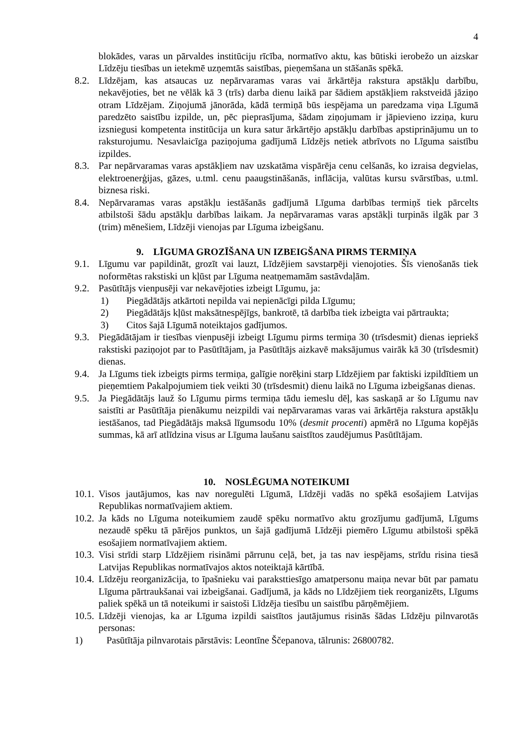4
blokādes, varas un pārvaldes institūciju rīcība, normatīvo aktu, kas būtiski ierobežo un aizskar Līdzēju tiesības un ietekmē uzņemtās saistības, pieņemšana un stāšanās spēkā.
8.2. Līdzējam, kas atsaucas uz nepārvaramas varas vai ārkārtēja rakstura apstākļu darbību, nekavējoties, bet ne vēlāk kā 3 (trīs) darba dienu laikā par šādiem apstākļiem rakstveidā jāziņo otram Līdzējam. Ziņojumā jānorāda, kādā termiņā būs iespējama un paredzama viņa Līgumā paredzēto saistību izpilde, un, pēc pieprasījuma, šādam ziņojumam ir jāpievieno izziņa, kuru izsniegusi kompetenta institūcija un kura satur ārkārtējo apstākļu darbības apstiprinājumu un to raksturojumu. Nesavlaicīga paziņojuma gadījumā Līdzējs netiek atbrīvots no Līguma saistību izpildes.
8.3. Par nepārvaramas varas apstākļiem nav uzskatāma vispārēja cenu celšanās, ko izraisa degvielas, elektroenerģijas, gāzes, u.tml. cenu paaugstināšanās, inflācija, valūtas kursu svārstības, u.tml. biznesa riski.
8.4. Nepārvaramas varas apstākļu iestāšanās gadījumā Līguma darbības termiņš tiek pārcelts atbilstoši šādu apstākļu darbības laikam. Ja nepārvaramas varas apstākļi turpinās ilgāk par 3 (trim) mēnešiem, Līdzēji vienojas par Līguma izbeigšanu.
9. LĪGUMA GROZĪŠANA UN IZBEIGŠANA PIRMS TERMIŅA
9.1. Līgumu var papildināt, grozīt vai lauzt, Līdzējiem savstarpēji vienojoties. Šīs vienošanās tiek noformētas rakstiski un kļūst par Līguma neatņemamām sastāvdaļām.
9.2. Pasūtītājs vienpusēji var nekavējoties izbeigt Līgumu, ja:
1) Piegādātājs atkārtoti nepilda vai nepienācīgi pilda Līgumu;
2) Piegādātājs kļūst maksātnespējīgs, bankrotē, tā darbība tiek izbeigta vai pārtraukta;
3) Citos šajā Līgumā noteiktajos gadījumos.
9.3. Piegādātājam ir tiesības vienpusēji izbeigt Līgumu pirms termiņa 30 (trīsdesmit) dienas iepriekš rakstiski paziņojot par to Pasūtītājam, ja Pasūtītājs aizkavē maksājumus vairāk kā 30 (trīsdesmit) dienas.
9.4. Ja Līgums tiek izbeigts pirms termiņa, galīgie norēķini starp Līdzējiem par faktiski izpildītiem un pieņemtiem Pakalpojumiem tiek veikti 30 (trīsdesmit) dienu laikā no Līguma izbeigšanas dienas.
9.5. Ja Piegādātājs lauž šo Līgumu pirms termiņa tādu iemeslu dēļ, kas saskaņā ar šo Līgumu nav saistīti ar Pasūtītāja pienākumu neizpildi vai nepārvaramas varas vai ārkārtēja rakstura apstākļu iestāšanos, tad Piegādātājs maksā līgumsodu 10% (desmit procenti) apmērā no Līguma kopējās summas, kā arī atlīdzina visus ar Līguma laušanu saistītos zaudējumus Pasūtītājam.
10. NOSLĒGUMA NOTEIKUMI
10.1. Visos jautājumos, kas nav noregulēti Līgumā, Līdzēji vadās no spēkā esošajiem Latvijas Republikas normatīvajiem aktiem.
10.2. Ja kāds no Līguma noteikumiem zaudē spēku normatīvo aktu grozījumu gadījumā, Līgums nezaudē spēku tā pārējos punktos, un šajā gadījumā Līdzēji piemēro Līgumu atbilstoši spēkā esošajiem normatīvajiem aktiem.
10.3. Visi strīdi starp Līdzējiem risināmi pārrunu ceļā, bet, ja tas nav iespējams, strīdu risina tiesā Latvijas Republikas normatīvajos aktos noteiktajā kārtībā.
10.4. Līdzēju reorganizācija, to īpašnieku vai paraksttiesīgo amatpersonu maiņa nevar būt par pamatu Līguma pārtraukšanai vai izbeigšanai. Gadījumā, ja kāds no Līdzējiem tiek reorganizēts, Līgums paliek spēkā un tā noteikumi ir saistoši Līdzēja tiesību un saistību pārņēmējiem.
10.5. Līdzēji vienojas, ka ar Līguma izpildi saistītos jautājumus risinās šādas Līdzēju pilnvarotās personas:
1) Pasūtītāja pilnvarotais pārstāvis: Leontīne Ščepanova, tālrunis: 26800782.